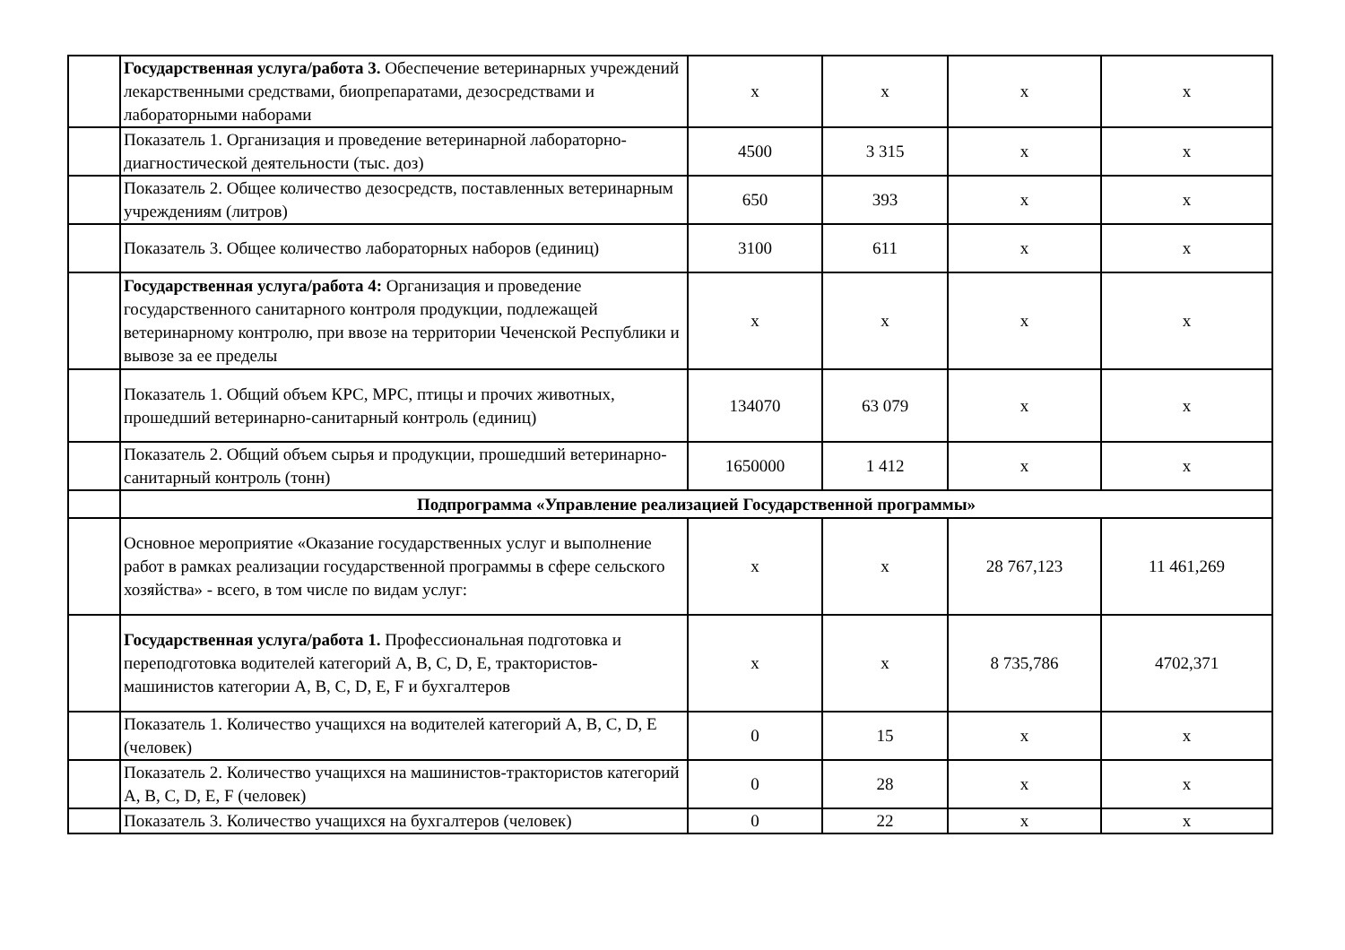| | Государственная услуга/работа 3. Обеспечение ветеринарных учреждений лекарственными средствами, биопрепаратами, дезосредствами и лабораторными наборами | x | x | x | x |
| | Показатель 1. Организация и проведение ветеринарной лабораторно-диагностической деятельности (тыс. доз) | 4500 | 3 315 | x | x |
| | Показатель 2. Общее количество дезосредств, поставленных ветеринарным учреждениям (литров) | 650 | 393 | x | x |
| | Показатель 3. Общее количество лабораторных наборов (единиц) | 3100 | 611 | x | x |
| | Государственная услуга/работа 4: Организация и проведение государственного санитарного контроля продукции, подлежащей ветеринарному контролю, при ввозе на территории Чеченской Республики и вывозе за ее пределы | x | x | x | x |
| | Показатель 1. Общий объем КРС, МРС, птицы и прочих животных, прошедший ветеринарно-санитарный контроль (единиц) | 134070 | 63 079 | x | x |
| | Показатель 2. Общий объем сырья и продукции, прошедший ветеринарно-санитарный контроль (тонн) | 1650000 | 1 412 | x | x |
| | Подпрограмма «Управление реализацией Государственной программы» | | | | |
| | Основное мероприятие «Оказание государственных услуг и выполнение работ в рамках реализации государственной программы в сфере сельского хозяйства» - всего, в том числе по видам услуг: | x | x | 28 767,123 | 11 461,269 |
| | Государственная услуга/работа 1. Профессиональная подготовка и переподготовка водителей категорий A, B, C, D, E, трактористов-машинистов категории A, B, C, D, E, F и бухгалтеров | x | x | 8 735,786 | 4702,371 |
| | Показатель 1. Количество учащихся на водителей категорий A, B, C, D, E (человек) | 0 | 15 | x | x |
| | Показатель 2. Количество учащихся на машинистов-трактористов категорий A, B, C, D, E, F (человек) | 0 | 28 | x | x |
| | Показатель 3. Количество учащихся на бухгалтеров (человек) | 0 | 22 | x | x |